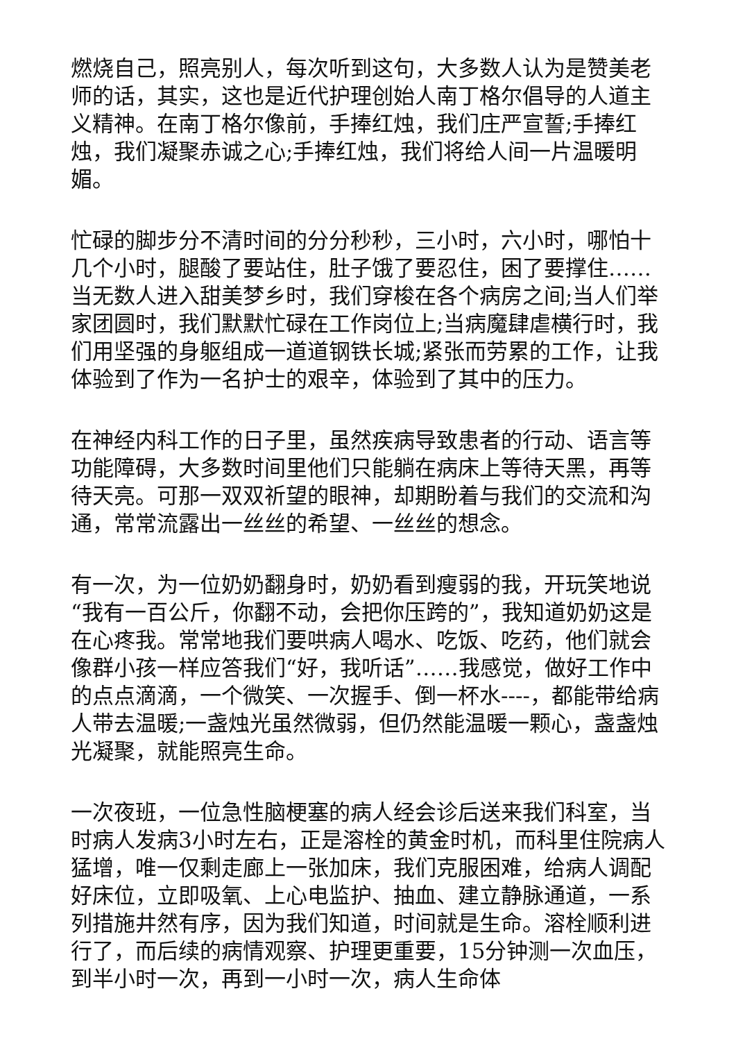燃烧自己，照亮别人，每次听到这句，大多数人认为是赞美老师的话，其实，这也是近代护理创始人南丁格尔倡导的人道主义精神。在南丁格尔像前，手捧红烛，我们庄严宣誓;手捧红烛，我们凝聚赤诚之心;手捧红烛，我们将给人间一片温暖明媚。
忙碌的脚步分不清时间的分分秒秒，三小时，六小时，哪怕十几个小时，腿酸了要站住，肚子饿了要忍住，困了要撑住……当无数人进入甜美梦乡时，我们穿梭在各个病房之间;当人们举家团圆时，我们默默忙碌在工作岗位上;当病魔肆虐横行时，我们用坚强的身躯组成一道道钢铁长城;紧张而劳累的工作，让我体验到了作为一名护士的艰辛，体验到了其中的压力。
在神经内科工作的日子里，虽然疾病导致患者的行动、语言等功能障碍，大多数时间里他们只能躺在病床上等待天黑，再等待天亮。可那一双双祈望的眼神，却期盼着与我们的交流和沟通，常常流露出一丝丝的希望、一丝丝的想念。
有一次，为一位奶奶翻身时，奶奶看到瘦弱的我，开玩笑地说“我有一百公斤，你翻不动，会把你压跨的”，我知道奶奶这是在心疼我。常常地我们要哄病人喝水、吃饭、吃药，他们就会像群小孩一样应答我们“好，我听话”……我感觉，做好工作中的点点滴滴，一个微笑、一次握手、倒一杯水----，都能带给病人带去温暖;一盏烛光虽然微弱，但仍然能温暖一颗心，盏盏烛光凝聚，就能照亮生命。
一次夜班，一位急性脑梗塞的病人经会诊后送来我们科室，当时病人发病3小时左右，正是溶栓的黄金时机，而科里住院病人猛增，唯一仅剩走廊上一张加床，我们克服困难，给病人调配好床位，立即吸氧、上心电监护、抽血、建立静脉通道，一系列措施井然有序，因为我们知道，时间就是生命。溶栓顺利进行了，而后续的病情观察、护理更重要，15分钟测一次血压，到半小时一次，再到一小时一次，病人生命体